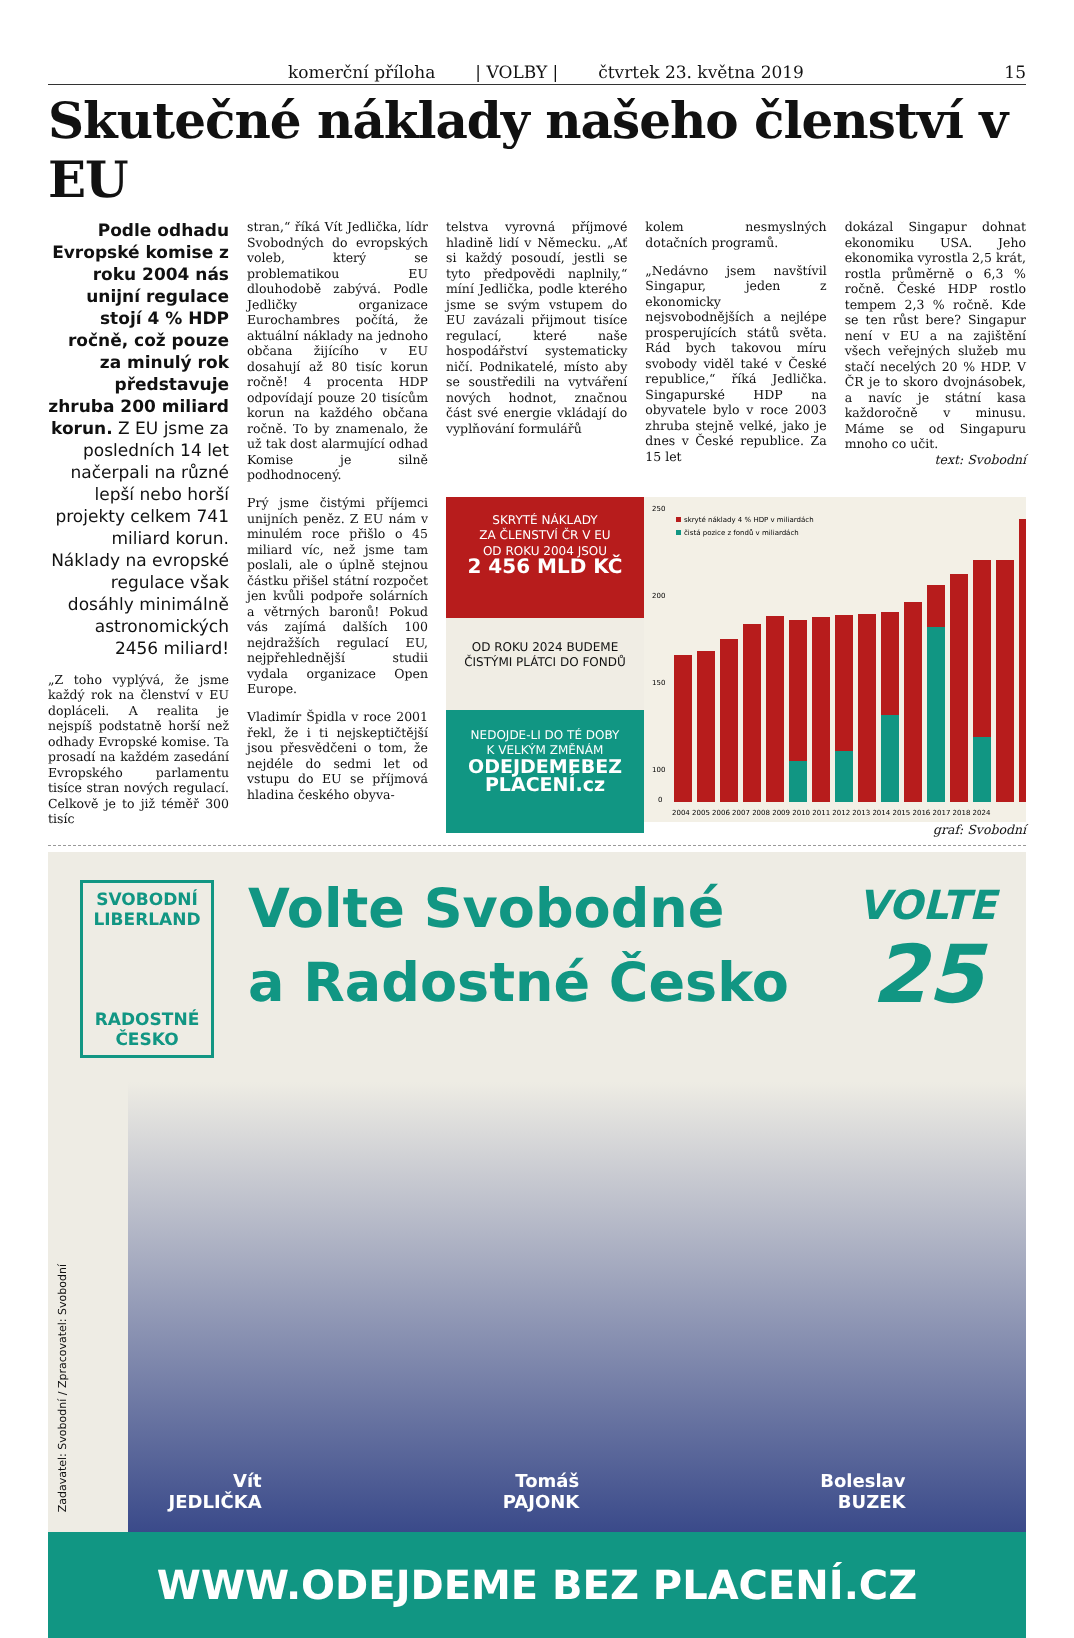komerční příloha | VOLBY | čtvrtek 23. května 2019 15
Skutečné náklady našeho členství v EU
Podle odhadu Evropské komise z roku 2004 nás unijní regulace stojí 4 % HDP ročně, což pouze za minulý rok představuje zhruba 200 miliard korun. Z EU jsme za posledních 14 let načerpali na různé lepší nebo horší projekty celkem 741 miliard korun. Náklady na evropské regulace však dosáhly minimálně astronomických 2456 miliard!
„Z toho vyplývá, že jsme každý rok na členství v EU dopláceli. A realita je nejspíš podstatně horší než odhady Evropské komise. Ta prosadí na každém zasedání Evropského parlamentu tisíce stran nových regulací. Celkově je to již téměř 300 tisíc
stran,“ říká Vít Jedlička, lídr Svobodných do evropských voleb, který se problematikou EU dlouhodobě zabývá. Podle Jedličky organizace Eurochambres počítá, že aktuální náklady na jednoho občana žijícího v EU dosahují až 80 tisíc korun ročně! 4 procenta HDP odpovídají pouze 20 tisícům korun na každého občana ročně. To by znamenalo, že už tak dost alarmující odhad Komise je silně podhodnocený.
Prý jsme čistými příjemci unijních peněz. Z EU nám v minulém roce přišlo o 45 miliard víc, než jsme tam poslali, ale o úplně stejnou částku přišel státní rozpočet jen kvůli podpoře solárních a větrných baronů! Pokud vás zajímá dalších 100 nejdražších regulací EU, nejpřehlednější studii vydala organizace Open Europe.
Vladimír Špidla v roce 2001 řekl, že i ti nejskeptičtější jsou přesvědčeni o tom, že nejdéle do sedmi let od vstupu do EU se příjmová hladina českého obyva-
telstva vyrovná příjmové hladině lidí v Německu. „Ať si každý posoudí, jestli se tyto předpovědi naplnily,“ míní Jedlička, podle kterého jsme se svým vstupem do EU zavázali přijmout tisíce regulací, které naše hospodářství systematicky ničí. Podnikatelé, místo aby se soustředili na vytváření nových hodnot, značnou část své energie vkládají do vyplňování formulářů
kolem nesmyslných dotačních programů.
„Nedávno jsem navštívil Singapur, jeden z ekonomicky nejsvobodnějších a nejlépe prosperujících států světa. Rád bych takovou míru svobody viděl také v České republice,“ říká Jedlička. Singapurské HDP na obyvatele bylo v roce 2003 zhruba stejně velké, jako je dnes v České republice. Za 15 let
dokázal Singapur dohnat ekonomiku USA. Jeho ekonomika vyrostla 2,5 krát, rostla průměrně o 6,3 % ročně. České HDP rostlo tempem 2,3 % ročně. Kde se ten růst bere? Singapur není v EU a na zajištění všech veřejných služeb mu stačí necelých 20 % HDP. V ČR je to skoro dvojnásobek, a navíc je státní kasa každoročně v minusu. Máme se od Singapuru mnoho co učit.
text: Svobodní
SKRYTÉ NÁKLADY
ZA ČLENSTVÍ ČR V EU
OD ROKU 2004 JSOU
2 456 MLD KČ
OD ROKU 2024 BUDEME
ČISTÝMI PLÁTCI DO FONDŮ
NEDOJDE-LI DO TÉ DOBY
K VELKÝM ZMĚNÁM
ODEJDEMEBEZ
PLACENÍ.cz
250
200
150
100
0
skryté náklady 4 % HDP v miliardách
čistá pozice z fondů v miliardách
2004 2005 2006 2007 2008 2009 2010 2011 2012 2013 2014 2015 2016 2017 2018 2024
graf: Svobodní
SVOBODNÍ LIBERLAND
RADOSTNÉ ČESKO
Volte Svobodné
a Radostné Česko
VOLTE
25
Zadavatel: Svobodní / Zpracovatel: Svobodní
Vít
JEDLIČKA
Tomáš
PAJONK
Boleslav
BUZEK
WWW.ODEJDEME BEZ PLACENÍ.CZ